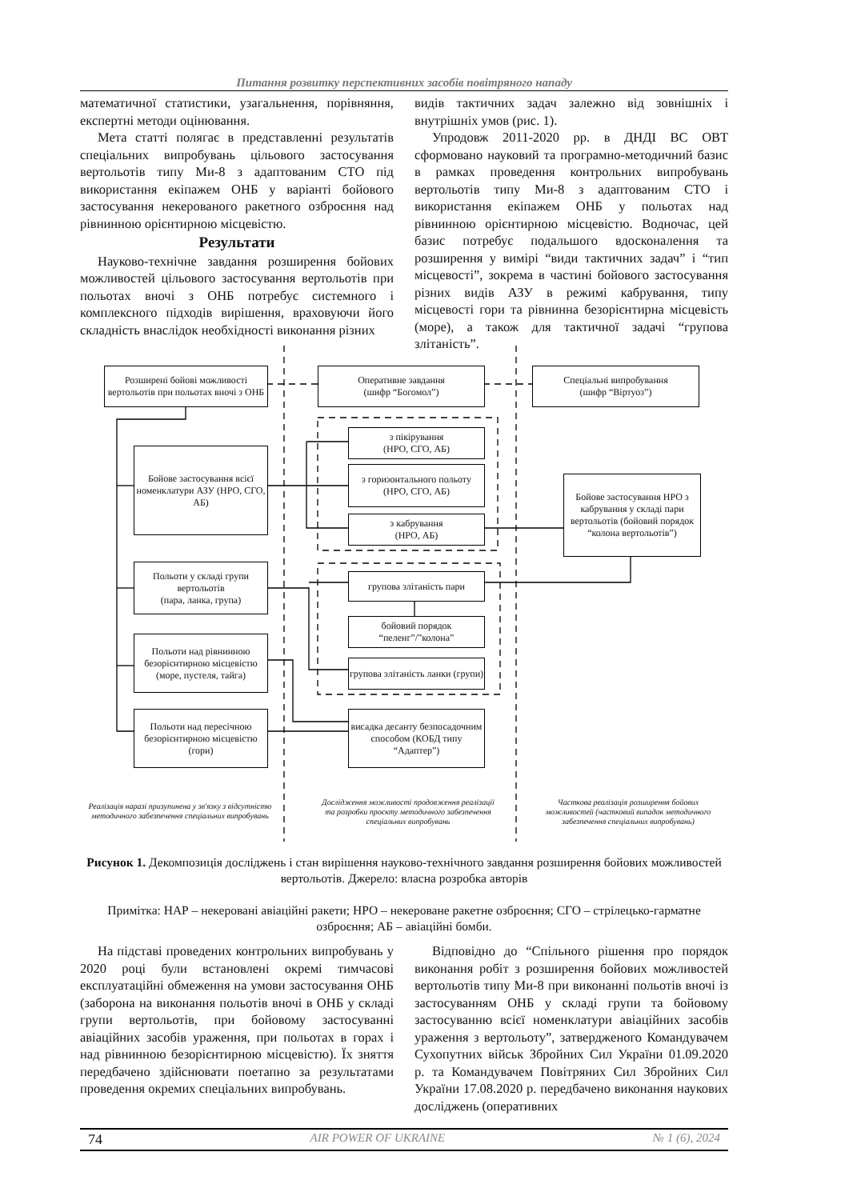Питання розвитку перспективних засобів повітряного нападу
математичної статистики, узагальнення, порівняння, експертні методи оцінювання.
Мета статті полягає в представленні результатів спеціальних випробувань цільового застосування вертольотів типу Ми-8 з адаптованим СТО під використання екіпажем ОНБ у варіанті бойового застосування некерованого ракетного озброєння над рівнинною орієнтирною місцевістю.
Результати
Науково-технічне завдання розширення бойових можливостей цільового застосування вертольотів при польотах вночі з ОНБ потребує системного і комплексного підходів вирішення, враховуючи його складність внаслідок необхідності виконання різних
видів тактичних задач залежно від зовнішніх і внутрішніх умов (рис. 1).
Упродовж 2011-2020 рр. в ДНДІ ВС ОВТ сформовано науковий та програмно-методичний базис в рамках проведення контрольних випробувань вертольотів типу Ми-8 з адаптованим СТО і використання екіпажем ОНБ у польотах над рівнинною орієнтирною місцевістю. Водночас, цей базис потребує подальшого вдосконалення та розширення у вимірі “види тактичних задач” і “тип місцевості”, зокрема в частині бойового застосування різних видів АЗУ в режимі кабрування, типу місцевості гори та рівнинна безорієнтирна місцевість (море), а також для тактичної задачі “групова злітаність”.
Розширені бойові можливості вертольотів при польотах вночі з ОНБ
Оперативне завдання
(шифр “Богомол”)
Спеціальні випробування
(шифр “Віртуоз”)
Бойове застосування всієї номенклатури АЗУ (НРО, СГО, АБ)
з пікірування
(НРО, СГО, АБ)
з горизонтального польоту
(НРО, СГО, АБ)
з кабрування
(НРО, АБ)
Бойове застосування НРО з кабрування у складі пари вертольотів (бойовий порядок “колона вертольотів”)
Польоти у складі групи вертольотів
(пара, ланка, група)
групова злітаність пари
бойовий порядок “пеленг”/”колона”
групова злітаність ланки (групи)
Польоти над рівнинною безорієнтирною місцевістю (море, пустеля, тайга)
Польоти над пересічною безорієнтирною місцевістю (гори)
висадка десанту безпосадочним способом (КОБД типу “Адаптер”)
Реалізація наразі призупинена у зв'язку з відсутністю методичного забезпечення спеціальних випробувань
Дослідження можливості продовження реалізації та розробки проєкту методичного забезпечення спеціальних випробувань
Часткова реалізація розширення бойових можливостей (частковий випадок методичного забезпечення спеціальних випробувань)
Рисунок 1. Декомпозиція досліджень і стан вирішення науково-технічного завдання розширення бойових можливостей вертольотів. Джерело: власна розробка авторів
Примітка: НАР – некеровані авіаційні ракети; НРО – некероване ракетне озброєння; СГО – стрілецько-гарматне озброєння; АБ – авіаційні бомби.
На підставі проведених контрольних випробувань у 2020 році були встановлені окремі тимчасові експлуатаційні обмеження на умови застосування ОНБ (заборона на виконання польотів вночі в ОНБ у складі групи вертольотів, при бойовому застосуванні авіаційних засобів ураження, при польотах в горах і над рівнинною безорієнтирною місцевістю). Їх зняття передбачено здійснювати поетапно за результатами проведення окремих спеціальних випробувань.
Відповідно до “Спільного рішення про порядок виконання робіт з розширення бойових можливостей вертольотів типу Ми-8 при виконанні польотів вночі із застосуванням ОНБ у складі групи та бойовому застосуванню всієї номенклатури авіаційних засобів ураження з вертольоту”, затвердженого Командувачем Сухопутних військ Збройних Сил України 01.09.2020 р. та Командувачем Повітряних Сил Збройних Сил України 17.08.2020 р. передбачено виконання наукових досліджень (оперативних
74 AIR POWER OF UKRAINE № 1 (6), 2024